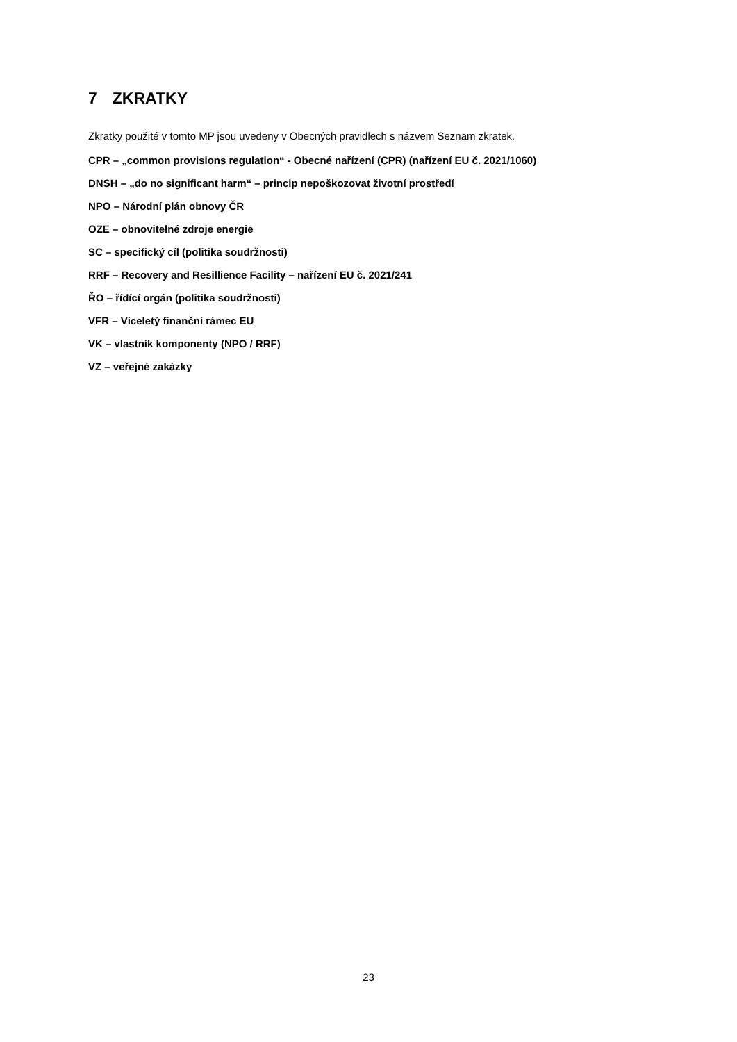7 ZKRATKY
Zkratky použité v tomto MP jsou uvedeny v Obecných pravidlech s názvem Seznam zkratek.
CPR – „common provisions regulation“ - Obecné nařízení (CPR) (nařízení EU č. 2021/1060)
DNSH – „do no significant harm“ – princip nepoškozovat životní prostředí
NPO – Národní plán obnovy ČR
OZE – obnovitelné zdroje energie
SC – specifický cíl (politika soudržnosti)
RRF – Recovery and Resillience Facility – nařízení EU č. 2021/241
ŘO – řídící orgán (politika soudržnosti)
VFR – Víceletý finanční rámec EU
VK – vlastník komponenty (NPO / RRF)
VZ – veřejné zakázky
23